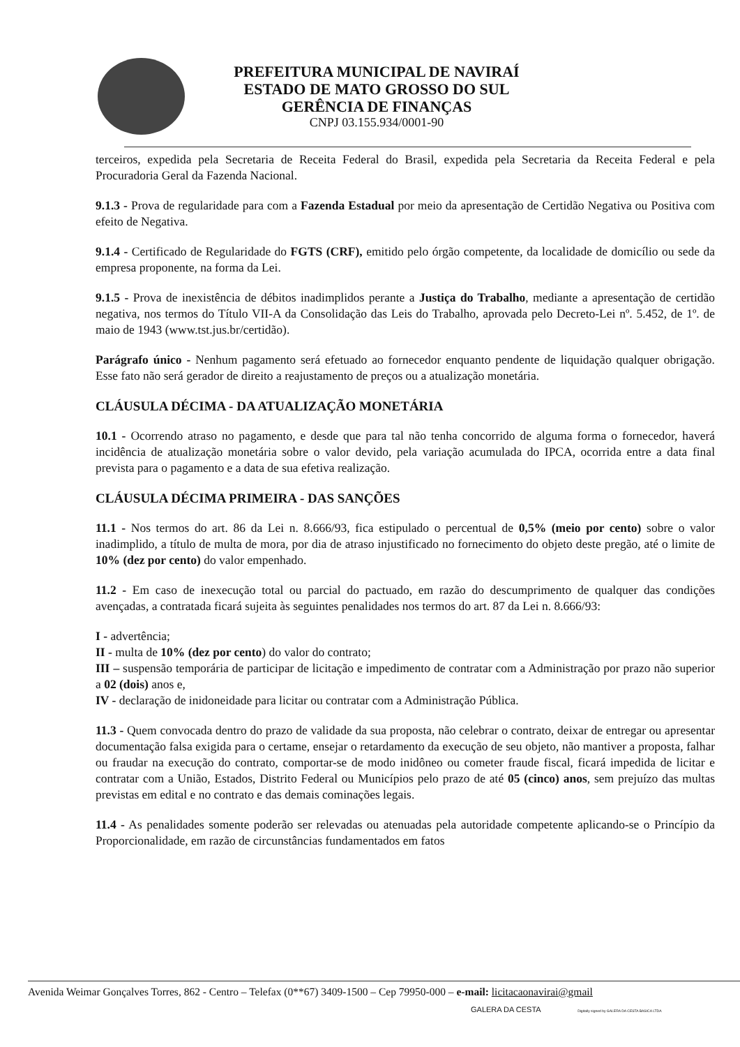PREFEITURA MUNICIPAL DE NAVIRAÍ
ESTADO DE MATO GROSSO DO SUL
GERÊNCIA DE FINANÇAS
CNPJ 03.155.934/0001-90
terceiros, expedida pela Secretaria de Receita Federal do Brasil, expedida pela Secretaria da Receita Federal e pela Procuradoria Geral da Fazenda Nacional.
9.1.3 - Prova de regularidade para com a Fazenda Estadual por meio da apresentação de Certidão Negativa ou Positiva com efeito de Negativa.
9.1.4 - Certificado de Regularidade do FGTS (CRF), emitido pelo órgão competente, da localidade de domicílio ou sede da empresa proponente, na forma da Lei.
9.1.5 - Prova de inexistência de débitos inadimplidos perante a Justiça do Trabalho, mediante a apresentação de certidão negativa, nos termos do Título VII-A da Consolidação das Leis do Trabalho, aprovada pelo Decreto-Lei nº. 5.452, de 1º. de maio de 1943 (www.tst.jus.br/certidão).
Parágrafo único - Nenhum pagamento será efetuado ao fornecedor enquanto pendente de liquidação qualquer obrigação. Esse fato não será gerador de direito a reajustamento de preços ou a atualização monetária.
CLÁUSULA DÉCIMA - DA ATUALIZAÇÃO MONETÁRIA
10.1 - Ocorrendo atraso no pagamento, e desde que para tal não tenha concorrido de alguma forma o fornecedor, haverá incidência de atualização monetária sobre o valor devido, pela variação acumulada do IPCA, ocorrida entre a data final prevista para o pagamento e a data de sua efetiva realização.
CLÁUSULA DÉCIMA PRIMEIRA - DAS SANÇÕES
11.1 - Nos termos do art. 86 da Lei n. 8.666/93, fica estipulado o percentual de 0,5% (meio por cento) sobre o valor inadimplido, a título de multa de mora, por dia de atraso injustificado no fornecimento do objeto deste pregão, até o limite de 10% (dez por cento) do valor empenhado.
11.2 - Em caso de inexecução total ou parcial do pactuado, em razão do descumprimento de qualquer das condições avençadas, a contratada ficará sujeita às seguintes penalidades nos termos do art. 87 da Lei n. 8.666/93:
I - advertência;
II - multa de 10% (dez por cento) do valor do contrato;
III – suspensão temporária de participar de licitação e impedimento de contratar com a Administração por prazo não superior a 02 (dois) anos e,
IV - declaração de inidoneidade para licitar ou contratar com a Administração Pública.
11.3 - Quem convocada dentro do prazo de validade da sua proposta, não celebrar o contrato, deixar de entregar ou apresentar documentação falsa exigida para o certame, ensejar o retardamento da execução de seu objeto, não mantiver a proposta, falhar ou fraudar na execução do contrato, comportar-se de modo inidôneo ou cometer fraude fiscal, ficará impedida de licitar e contratar com a União, Estados, Distrito Federal ou Municípios pelo prazo de até 05 (cinco) anos, sem prejuízo das multas previstas em edital e no contrato e das demais cominações legais.
11.4 - As penalidades somente poderão ser relevadas ou atenuadas pela autoridade competente aplicando-se o Princípio da Proporcionalidade, em razão de circunstâncias fundamentados em fatos
Avenida Weimar Gonçalves Torres, 862 - Centro – Telefax (0**67) 3409-1500 – Cep 79950-000 – e-mail: licitacaonavirai@gmail
GALERA DA CESTA Digitally signed by GALERA DA CESTA BASICA LTDA